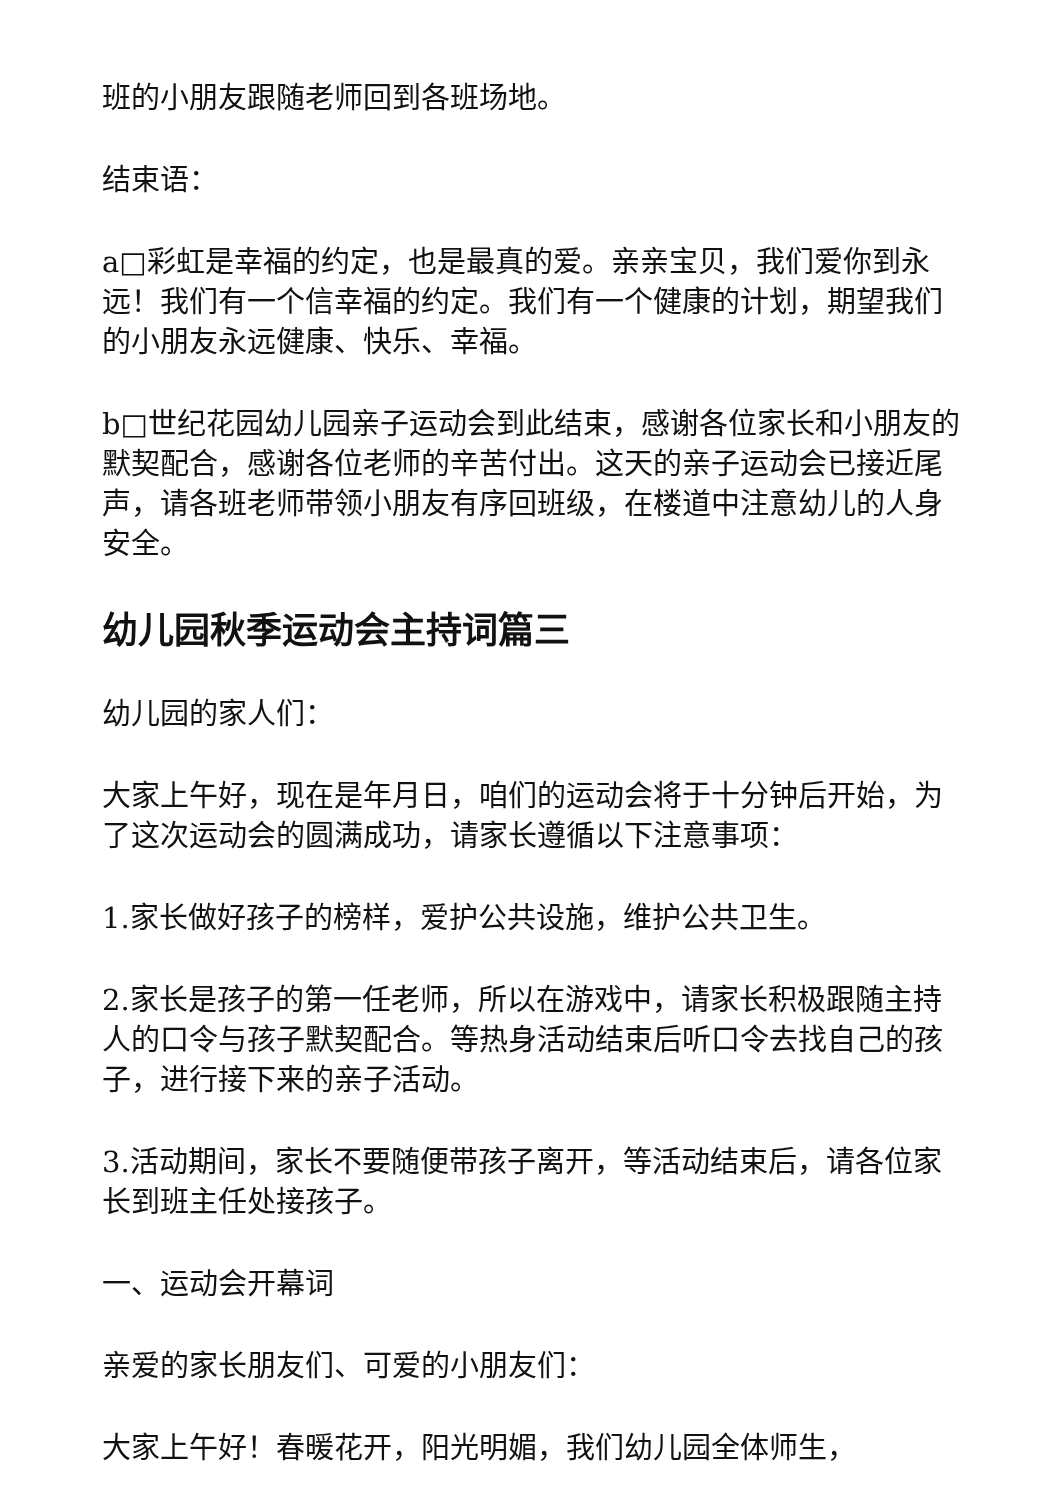班的小朋友跟随老师回到各班场地。
结束语：
a□彩虹是幸福的约定，也是最真的爱。亲亲宝贝，我们爱你到永远！我们有一个信幸福的约定。我们有一个健康的计划，期望我们的小朋友永远健康、快乐、幸福。
b□世纪花园幼儿园亲子运动会到此结束，感谢各位家长和小朋友的默契配合，感谢各位老师的辛苦付出。这天的亲子运动会已接近尾声，请各班老师带领小朋友有序回班级，在楼道中注意幼儿的人身安全。
幼儿园秋季运动会主持词篇三
幼儿园的家人们：
大家上午好，现在是年月日，咱们的运动会将于十分钟后开始，为了这次运动会的圆满成功，请家长遵循以下注意事项：
1.家长做好孩子的榜样，爱护公共设施，维护公共卫生。
2.家长是孩子的第一任老师，所以在游戏中，请家长积极跟随主持人的口令与孩子默契配合。等热身活动结束后听口令去找自己的孩子，进行接下来的亲子活动。
3.活动期间，家长不要随便带孩子离开，等活动结束后，请各位家长到班主任处接孩子。
一、运动会开幕词
亲爱的家长朋友们、可爱的小朋友们：
大家上午好！春暖花开，阳光明媚，我们幼儿园全体师生，